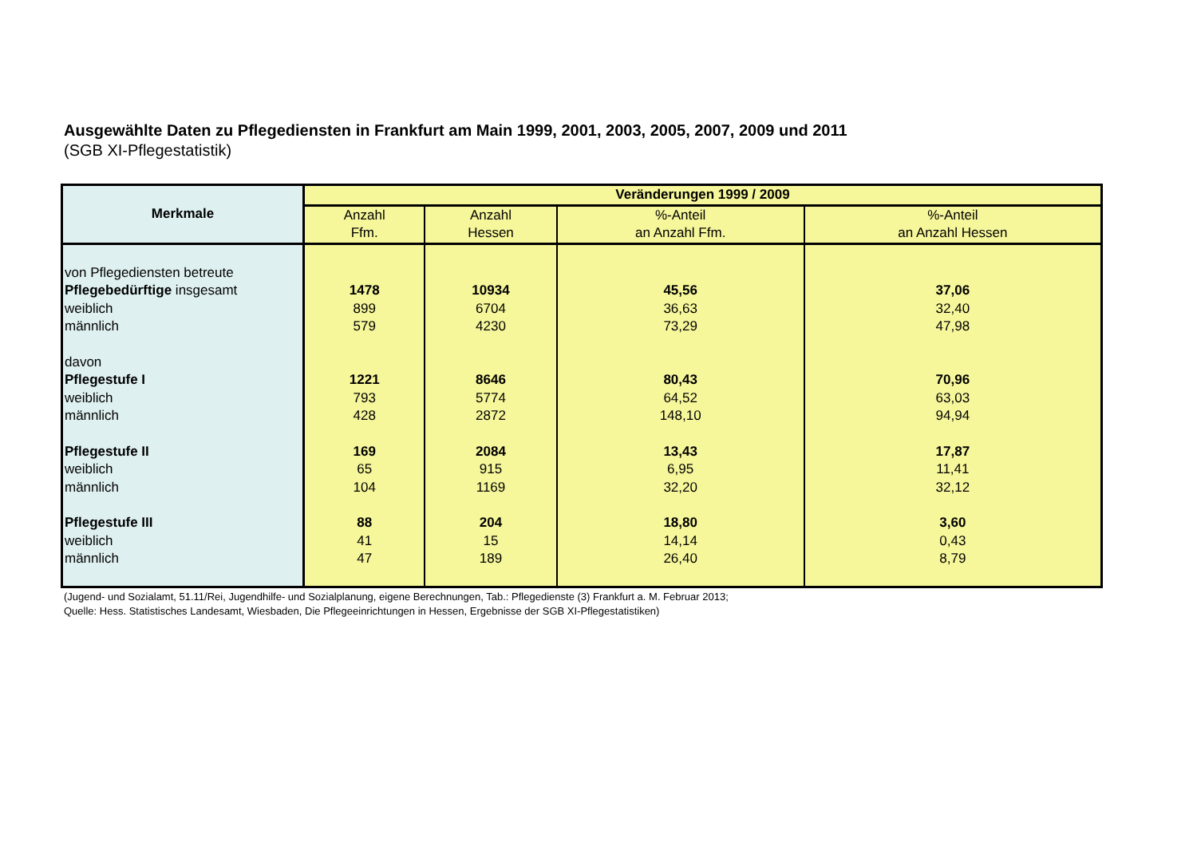Ausgewählte Daten zu Pflegediensten in Frankfurt am Main 1999, 2001, 2003, 2005, 2007, 2009 und 2011
(SGB XI-Pflegestatistik)
| Merkmale | Veränderungen 1999 / 2009 | | | |
| --- | --- | --- | --- | --- |
| | Anzahl Ffm. | Anzahl Hessen | %-Anteil an Anzahl Ffm. | %-Anteil an Anzahl Hessen |
| von Pflegediensten betreute | | | | |
| Pflegebedürftige insgesamt | 1478 | 10934 | 45,56 | 37,06 |
| weiblich | 899 | 6704 | 36,63 | 32,40 |
| männlich | 579 | 4230 | 73,29 | 47,98 |
| davon | | | | |
| Pflegestufe I | 1221 | 8646 | 80,43 | 70,96 |
| weiblich | 793 | 5774 | 64,52 | 63,03 |
| männlich | 428 | 2872 | 148,10 | 94,94 |
| Pflegestufe II | 169 | 2084 | 13,43 | 17,87 |
| weiblich | 65 | 915 | 6,95 | 11,41 |
| männlich | 104 | 1169 | 32,20 | 32,12 |
| Pflegestufe III | 88 | 204 | 18,80 | 3,60 |
| weiblich | 41 | 15 | 14,14 | 0,43 |
| männlich | 47 | 189 | 26,40 | 8,79 |
(Jugend- und Sozialamt, 51.11/Rei, Jugendhilfe- und Sozialplanung, eigene Berechnungen, Tab.: Pflegedienste (3) Frankfurt a. M. Februar 2013;
Quelle: Hess. Statistisches Landesamt, Wiesbaden, Die Pflegeeinrichtungen in Hessen, Ergebnisse der SGB XI-Pflegestatistiken)